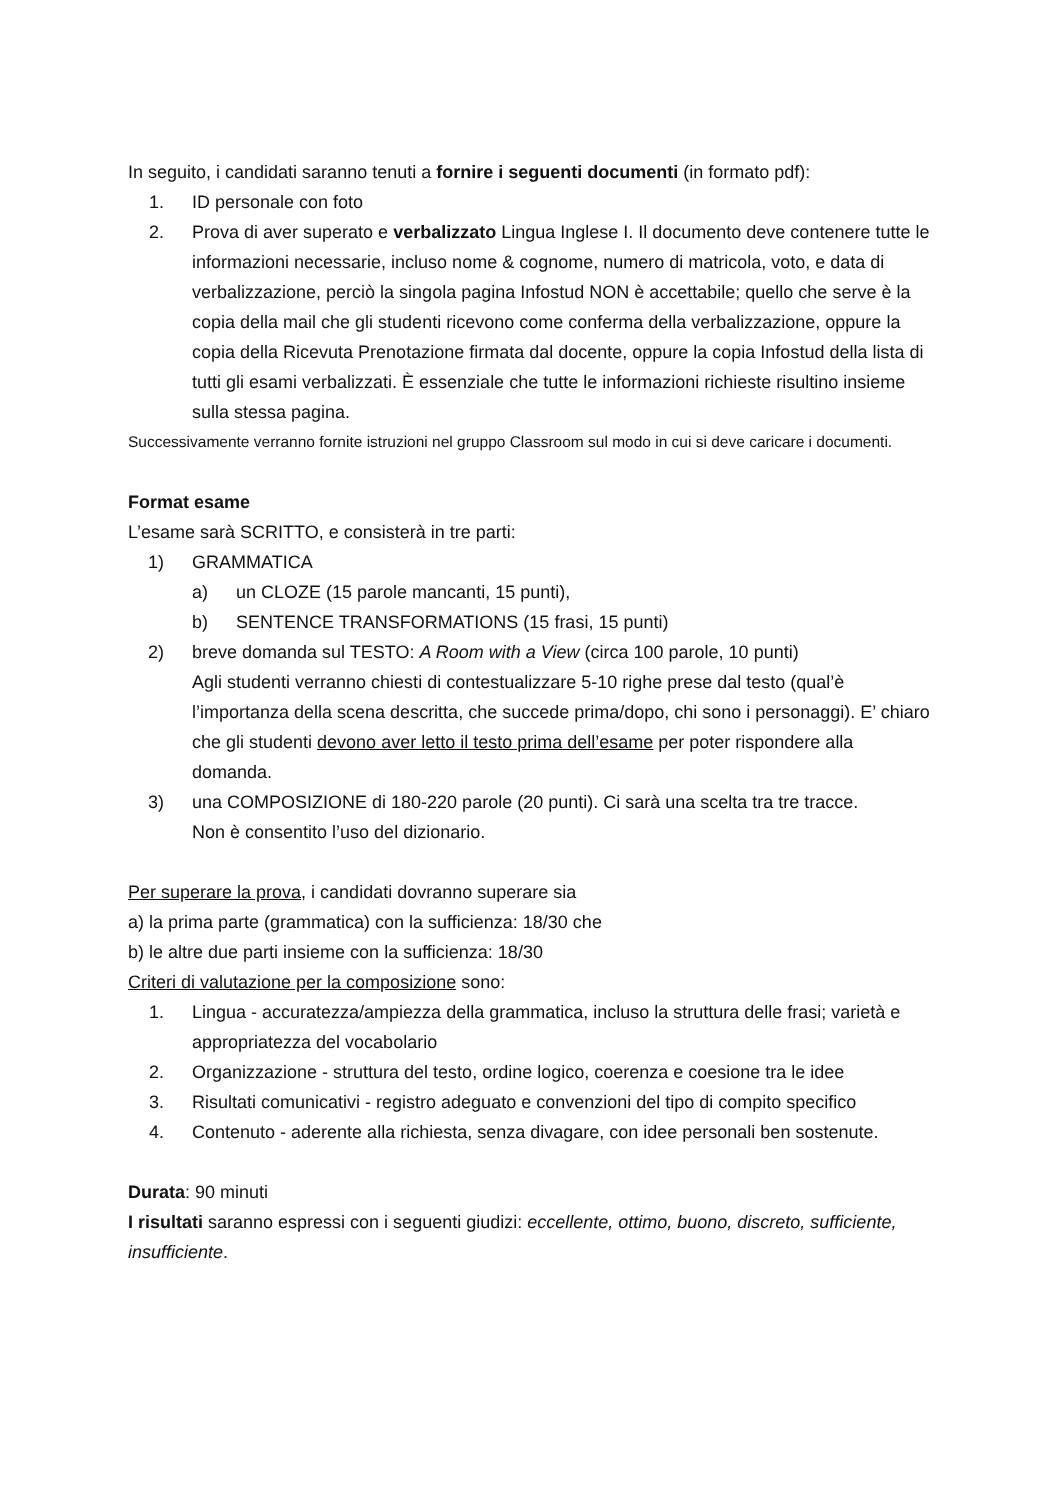In seguito, i candidati saranno tenuti a fornire i seguenti documenti (in formato pdf):
1. ID personale con foto
2. Prova di aver superato e verbalizzato Lingua Inglese I. Il documento deve contenere tutte le informazioni necessarie, incluso nome & cognome, numero di matricola, voto, e data di verbalizzazione, perciò la singola pagina Infostud NON è accettabile; quello che serve è la copia della mail che gli studenti ricevono come conferma della verbalizzazione, oppure la copia della Ricevuta Prenotazione firmata dal docente, oppure la copia Infostud della lista di tutti gli esami verbalizzati. È essenziale che tutte le informazioni richieste risultino insieme sulla stessa pagina.
Successivamente verranno fornite istruzioni nel gruppo Classroom sul modo in cui si deve caricare i documenti.
Format esame
L’esame sarà SCRITTO, e consisterà in tre parti:
1) GRAMMATICA
a) un CLOZE (15 parole mancanti, 15 punti),
b) SENTENCE TRANSFORMATIONS (15 frasi, 15 punti)
2) breve domanda sul TESTO: A Room with a View (circa 100 parole, 10 punti)
Agli studenti verranno chiesti di contestualizzare 5-10 righe prese dal testo (qual’è l’importanza della scena descritta, che succede prima/dopo, chi sono i personaggi). E’ chiaro che gli studenti devono aver letto il testo prima dell’esame per poter rispondere alla domanda.
3) una COMPOSIZIONE di 180-220 parole (20 punti). Ci sarà una scelta tra tre tracce.
Non è consentito l’uso del dizionario.
Per superare la prova, i candidati dovranno superare sia
a) la prima parte (grammatica) con la sufficienza: 18/30 che
b) le altre due parti insieme con la sufficienza: 18/30
Criteri di valutazione per la composizione sono:
1. Lingua - accuratezza/ampiezza della grammatica, incluso la struttura delle frasi; varietà e appropriatezza del vocabolario
2. Organizzazione - struttura del testo, ordine logico, coerenza e coesione tra le idee
3. Risultati comunicativi - registro adeguato e convenzioni del tipo di compito specifico
4. Contenuto - aderente alla richiesta, senza divagare, con idee personali ben sostenute.
Durata: 90 minuti
I risultati saranno espressi con i seguenti giudizi: eccellente, ottimo, buono, discreto, sufficiente, insufficiente.